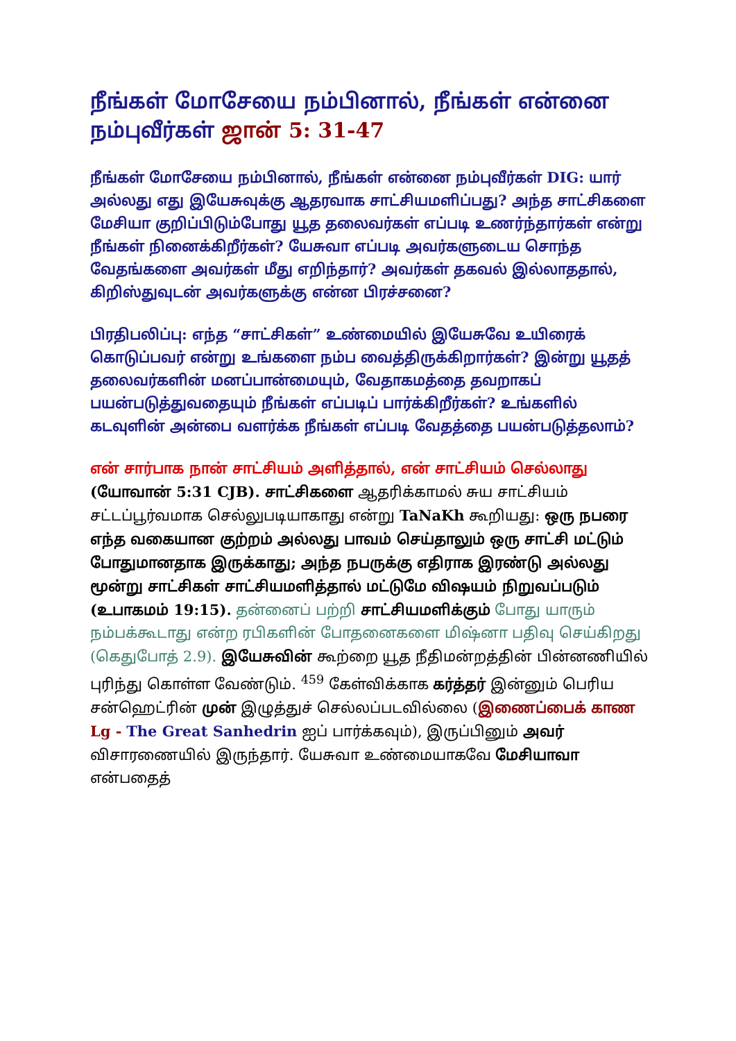நீங்கள் மோசேயை நம்பினால், நீங்கள் என்னை நம்புவீர்கள் ஜான் 5: 31-47
நீங்கள் மோசேயை நம்பினால், நீங்கள் என்னை நம்புவீர்கள் DIG: யார் அல்லது எது இயேசுவுக்கு ஆதரவாக சாட்சியமளிப்பது? அந்த சாட்சிகளை மேசியா குறிப்பிடும்போது யூத தலைவர்கள் எப்படி உணர்ந்தார்கள் என்று நீங்கள் நினைக்கிறீர்கள்? யேசுவா எப்படி அவர்களுடைய சொந்த வேதங்களை அவர்கள் மீது எறிந்தார்? அவர்கள் தகவல் இல்லாததால், கிறிஸ்துவுடன் அவர்களுக்கு என்ன பிரச்சனை?
பிரதிபலிப்பு: எந்த “சாட்சிகள்” உண்மையில் இயேசுவே உயிரைக் கொடுப்பவர் என்று உங்களை நம்ப வைத்திருக்கிறார்கள்? இன்று யூதத் தலைவர்களின் மனப்பான்மையும், வேதாகமத்தை தவறாகப் பயன்படுத்துவதையும் நீங்கள் எப்படிப் பார்க்கிறீர்கள்? உங்களில் கடவுளின் அன்பை வளர்க்க நீங்கள் எப்படி வேதத்தை பயன்படுத்தலாம்?
என் சார்பாக நான் சாட்சியம் அளித்தால், என் சாட்சியம் செல்லாது (யோவான் 5:31 CJB). சாட்சிகளை ஆதரிக்காமல் சுய சாட்சியம் சட்டப்பூர்வமாக செல்லுபடியாகாது என்று TaNaKh கூறியது: ஒரு நபரை எந்த வகையான குற்றம் அல்லது பாவம் செய்தாலும் ஒரு சாட்சி மட்டும் போதுமானதாக இருக்காது; அந்த நபருக்கு எதிராக இரண்டு அல்லது மூன்று சாட்சிகள் சாட்சியமளித்தால் மட்டுமே விஷயம் நிறுவப்படும் (உபாகமம் 19:15). தன்னைப் பற்றி சாட்சியமளிக்கும் போது யாரும் நம்பக்கூடாது என்ற ரபிகளின் போதனைகளை மிஷ்னா பதிவு செய்கிறது (கெதுபோத் 2.9). இயேசுவின் கூற்றை யூத நீதிமன்றத்தின் பின்னணியில் புரிந்து கொள்ள வேண்டும். <sup>459</sup> கேள்விக்காக கர்த்தர் இன்னும் பெரிய சன்ஹெட்ரின் முன் இழுத்துச் செல்லப்படவில்லை (இணைப்பைக் காண Lg - The Great Sanhedrin ஐப் பார்க்கவும்), இருப்பினும் அவர் விசாரணையில் இருந்தார். யேசுவா உண்மையாகவே மேசியாவா என்பதைத்